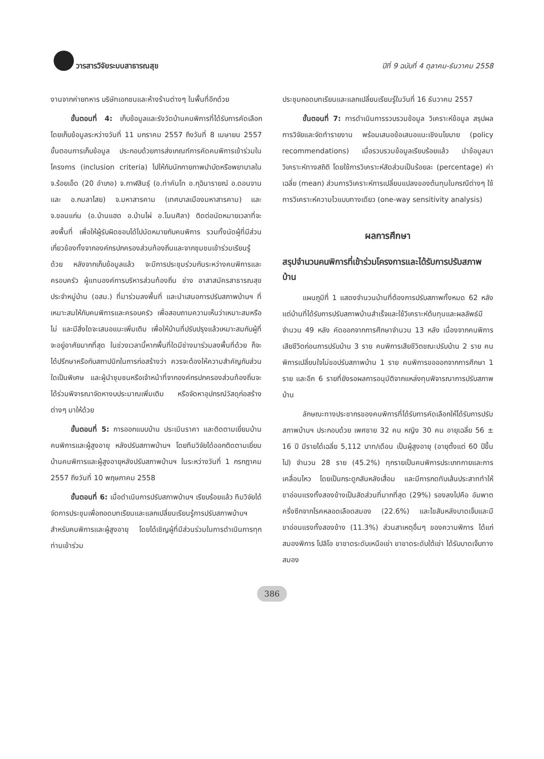วารสารวิจัยระบบสาธารณสุข ปีที่ 9 ฉบับที่ 4 ตุลาคม-ธันวาคม 2558
งานจากค่ายทหาร บริษัทเอกชนและห้างร้านต่างๆ ในพื้นที่อีกด้วย
ขั้นตอนที่ 4: เก็บข้อมูลและรังวัดบ้านคนพิการที่ได้รับการคัดเลือก โดยเก็บข้อมูลระหว่างวันที่ 11 มกราคม 2557 ถึงวันที่ 8 เมษายน 2557 ขั้นตอนการเก็บข้อมูล ประกอบด้วยการส่งเกณฑ์การคัดคนพิการเข้าร่วมในโครงการ (inclusion criteria) ไปให้กับนักกายภาพบำบัดหรือพยาบาลใน จ.ร้อยเอ็ด (20 อำเภอ) จ.กาฬสินธุ์ (อ.ท่าคันโท อ.กุฉินารายณ์ อ.ดอนจาน และ อ.กมลาไสย) จ.มหาสารคาม (เทศบาลเมืองมหาสารคาม) และ จ.ขอนแก่น (อ.บ้านแฮด อ.บ้านไผ่ อ.โนนศิลา) ติดต่อนัดหมายเวลาที่จะลงพื้นที่ เพื่อให้ผู้รับผิดชอบได้ไปนัดหมายกับคนพิการ รวมทั้งนัดผู้ที่มีส่วนเกี่ยวข้องทั้งจากองค์กรปกครองส่วนท้องถิ่นและจากชุมชนเข้าร่วมเรียนรู้ด้วย หลังจากเก็บข้อมูลแล้ว จะมีการประชุมร่วมกันระหว่างคนพิการและครอบครัว ผู้แทนองค์การบริหารส่วนท้องถิ่น ช่าง อาสาสมัครสาธารณสุขประจำหมู่บ้าน (อสม.) ที่มาร่วมลงพื้นที่ และนำเสนอการปรับสภาพบ้านฯ ที่เหมาะสมให้กับคนพิการและครอบครัว เพื่อสอบถามความเห็นว่าเหมาะสมหรือไม่ และมีสิ่งใดจะเสนอแนะเพิ่มเติม เพื่อให้บ้านที่ปรับปรุงแล้วเหมาะสมกับผู้ที่จะอยู่อาศัยมากที่สุด ในช่วงเวลานี้หากพื้นที่ใดมีช่างมาร่วมลงพื้นที่ด้วย ก็จะได้ปรึกษาหรือกับสถาปนิกในการก่อสร้างว่า ควรจะต้องให้ความสำคัญกับส่วนใดเป็นพิเศษ และผู้นำชุมชนหรือเจ้าหน้าที่จากองค์กรปกครองส่วนท้องถิ่นจะได้ร่วมพิจารณาจัดหางบประมาณเพิ่มเติม หรือจัดหาอุปกรณ์วัสดุก่อสร้างต่างๆ มาให้ด้วย
ขั้นตอนที่ 5: การออกแบบบ้าน ประเมินราคา และติดตามเยี่ยมบ้านคนพิการและผู้สูงอายุ หลังปรับสภาพบ้านฯ โดยทีมวิจัยได้ออกติดตามเยี่ยมบ้านคนพิการและผู้สูงอายุหลังปรับสภาพบ้านฯ ในระหว่างวันที่ 1 กรกฎาคม 2557 ถึงวันที่ 10 พฤษภาคม 2558
ขั้นตอนที่ 6: เมื่อดำเนินการปรับสภาพบ้านฯ เรียบร้อยแล้ว ทีมวิจัยได้จัดการประชุมเพื่อถอดบทเรียนและแลกเปลี่ยนเรียนรู้การปรับสภาพบ้านฯ สำหรับคนพิการและผู้สูงอายุ โดยได้เชิญผู้ที่มีส่วนร่วมในการดำเนินการทุกท่านเข้าร่วม
ประชุมถอดบทเรียนและแลกเปลี่ยนเรียนรู้ในวันที่ 16 ธันวาคม 2557
ขั้นตอนที่ 7: การดำเนินการรวบรวมข้อมูล วิเคราะห์ข้อมูล สรุปผลการวิจัยและจัดทำรายงาน พร้อมเสนอข้อเสนอแนะเชิงนโยบาย (policy recommendations) เมื่อรวบรวมข้อมูลเรียบร้อยแล้ว นำข้อมูลมาวิเคราะห์ทางสถิติ โดยใช้การวิเคราะห์สัดส่วนเป็นร้อยละ (percentage) ค่าเฉลี่ย (mean) ส่วนการวิเคราะห์การเปลี่ยนแปลงของต้นทุนในกรณีต่างๆ ใช้การวิเคราะห์ความไวแบบทางเดียว (one-way sensitivity analysis)
ผลการศึกษา
สรุปจำนวนคนพิการที่เข้าร่วมโครงการและได้รับการปรับสภาพบ้าน
แผนภูมิที่ 1 แสดงจำนวนบ้านที่ต้องการปรับสภาพทั้งหมด 62 หลัง แต่บ้านที่ได้รับการปรับสภาพบ้านสำเร็จและใช้วิเคราะห์ต้นทุนและผลลัพธ์มีจำนวน 49 หลัง คัดออกจากการศึกษาจำนวน 13 หลัง เนื่องจากคนพิการเสียชีวิตก่อนการปรับบ้าน 3 ราย คนพิการเสียชีวิตขณะปรับบ้าน 2 ราย คนพิการเปลี่ยนใจไม่ขอปรับสภาพบ้าน 1 ราย คนพิการขอออกจากการศึกษา 1 ราย และอีก 6 รายที่ยังรอผลการอนุมัติจากแหล่งทุนพิจารณาการปรับสภาพบ้าน
ลักษณะทางประชากรของคนพิการที่ได้รับการคัดเลือกให้ได้รับการปรับสภาพบ้านฯ ประกอบด้วย เพศชาย 32 คน หญิง 30 คน อายุเฉลี่ย 56 ± 16 ปี มีรายได้เฉลี่ย 5,112 บาท/เดือน เป็นผู้สูงอายุ (อายุตั้งแต่ 60 ปีขึ้นไป) จำนวน 28 ราย (45.2%) ทุกรายเป็นคนพิการประเภทกายและการเคลื่อนไหว โดยเป็นกระดูกสันหลังเสื่อม และมีการกดทับเส้นประสาททำให้ขาอ่อนแรงทั้งสองข้างเป็นสัดส่วนที่มากที่สุด (29%) รองลงไปคือ อัมพาตครึ่งซีกจากโรคหลอดเลือดสมอง (22.6%) และไขสันหลังบาดเจ็บและมีขาอ่อนแรงทั้งสองข้าง (11.3%) ส่วนสาเหตุอื่นๆ ของความพิการ ได้แก่ สมองพิการ โปลิโอ ขาขาดระดับเหนือเข่า ขาขาดระดับใต้เข่า ได้รับบาดเจ็บทางสมอง
386